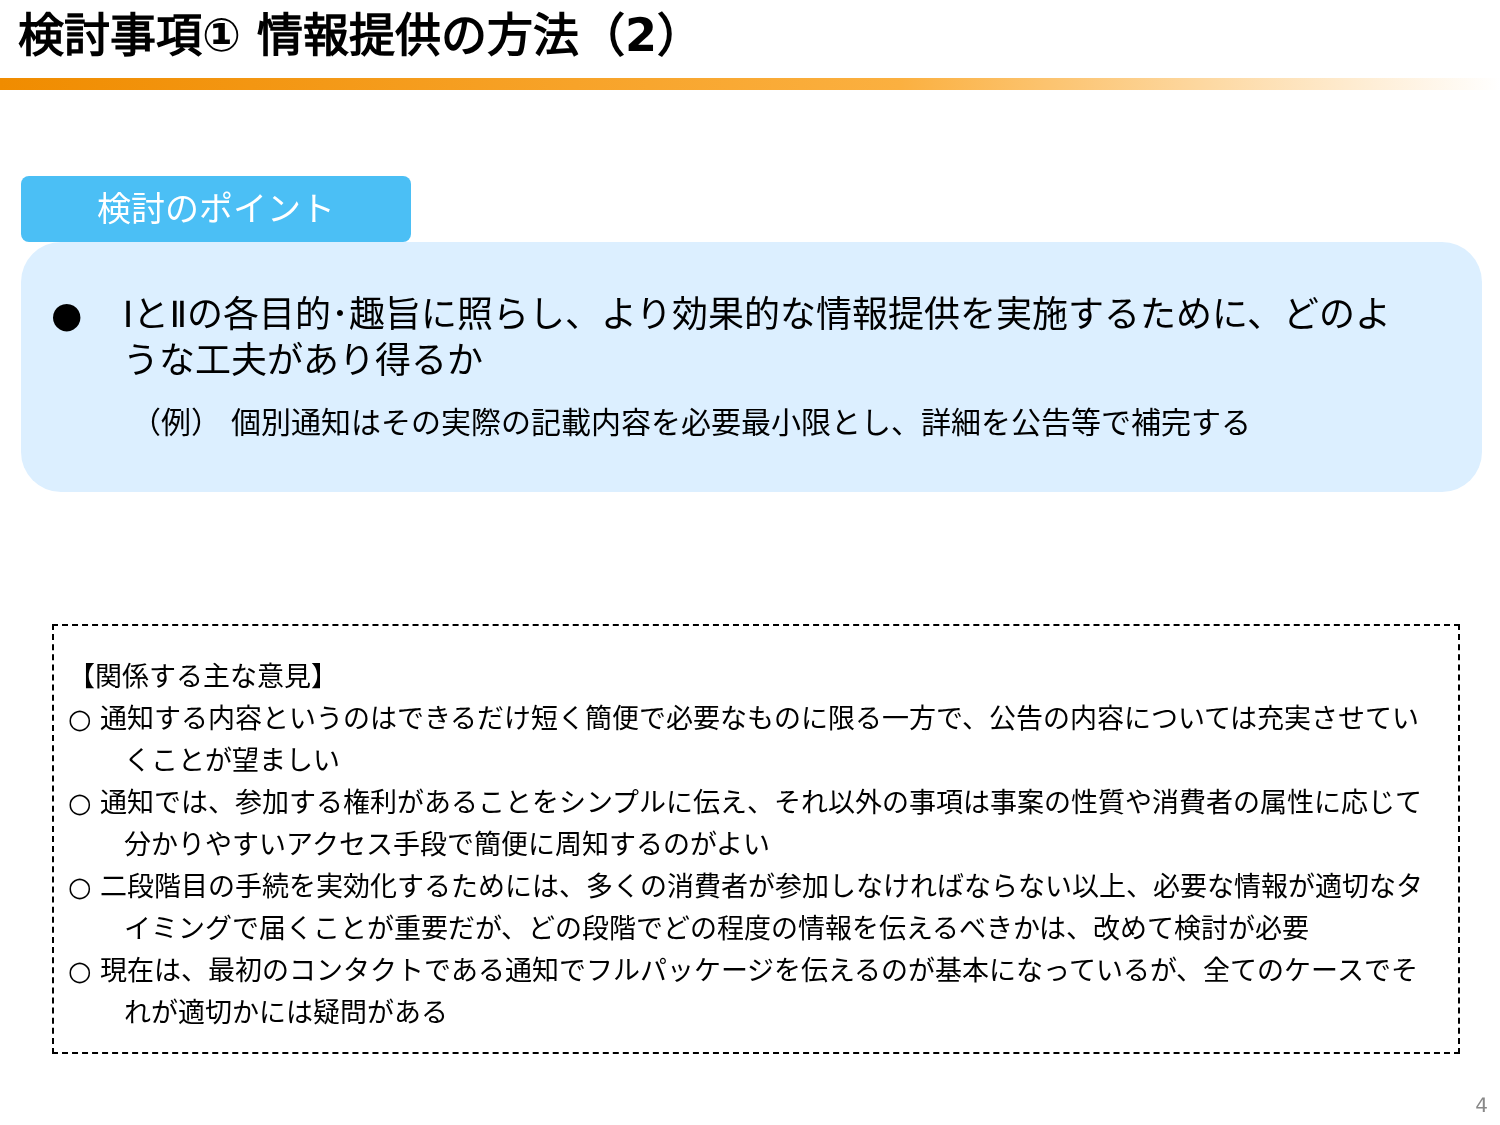検討事項① 情報提供の方法（2）
検討のポイント
● ⅠとⅡの各目的･趣旨に照らし、より効果的な情報提供を実施するために、どのような工夫があり得るか
（例） 個別通知はその実際の記載内容を必要最小限とし、詳細を公告等で補完する
【関係する主な意見】
○ 通知する内容というのはできるだけ短く簡便で必要なものに限る一方で、公告の内容については充実させていくことが望ましい
○ 通知では、参加する権利があることをシンプルに伝え、それ以外の事項は事案の性質や消費者の属性に応じて分かりやすいアクセス手段で簡便に周知するのがよい
○ 二段階目の手続を実効化するためには、多くの消費者が参加しなければならない以上、必要な情報が適切なタイミングで届くことが重要だが、どの段階でどの程度の情報を伝えるべきかは、改めて検討が必要
○ 現在は、最初のコンタクトである通知でフルパッケージを伝えるのが基本になっているが、全てのケースでそれが適切かには疑問がある
4